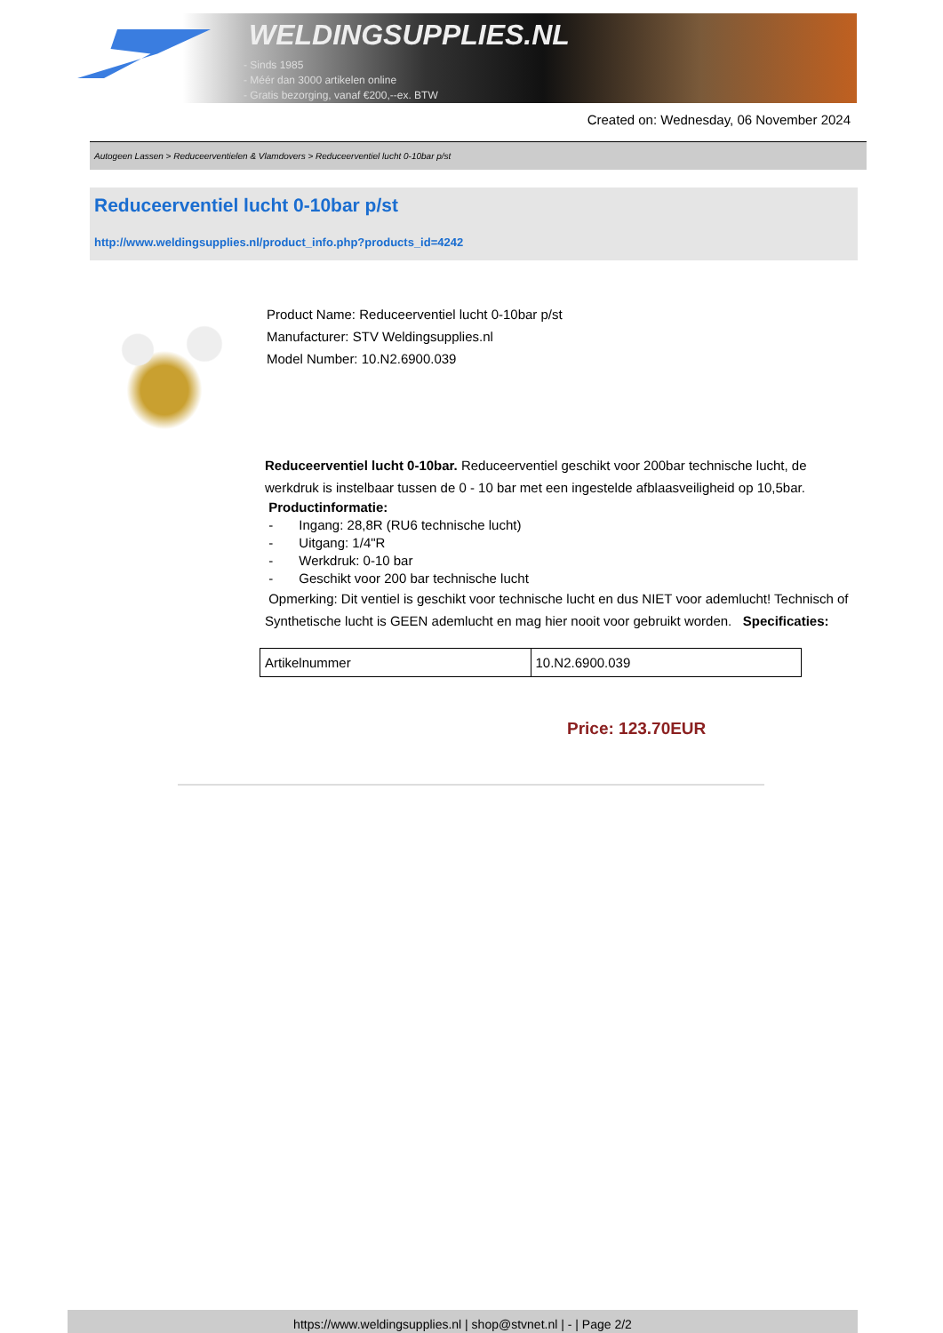WELDINGSUPPLIES.NL
- Sinds 1985
- Méér dan 3000 artikelen online
- Gratis bezorging, vanaf €200,--ex. BTW
Created on: Wednesday, 06 November 2024
Autogeen Lassen > Reduceerventielen & Vlamdovers > Reduceerventiel lucht 0-10bar p/st
Reduceerventiel lucht 0-10bar p/st
http://www.weldingsupplies.nl/product_info.php?products_id=4242
Product Name: Reduceerventiel lucht 0-10bar p/st
Manufacturer: STV Weldingsupplies.nl
Model Number: 10.N2.6900.039
Reduceerventiel lucht 0-10bar. Reduceerventiel geschikt voor 200bar technische lucht, de werkdruk is instelbaar tussen de 0 - 10 bar met een ingestelde afblaasveiligheid op 10,5bar.
Productinformatie:
- Ingang: 28,8R (RU6 technische lucht)
- Uitgang: 1/4"R
- Werkdruk: 0-10 bar
- Geschikt voor 200 bar technische lucht
Opmerking: Dit ventiel is geschikt voor technische lucht en dus NIET voor ademlucht! Technisch of Synthetische lucht is GEEN ademlucht en mag hier nooit voor gebruikt worden. Specificaties:
| Artikelnummer | 10.N2.6900.039 |
Price: 123.70EUR
https://www.weldingsupplies.nl | shop@stvnet.nl | - | Page 2/2